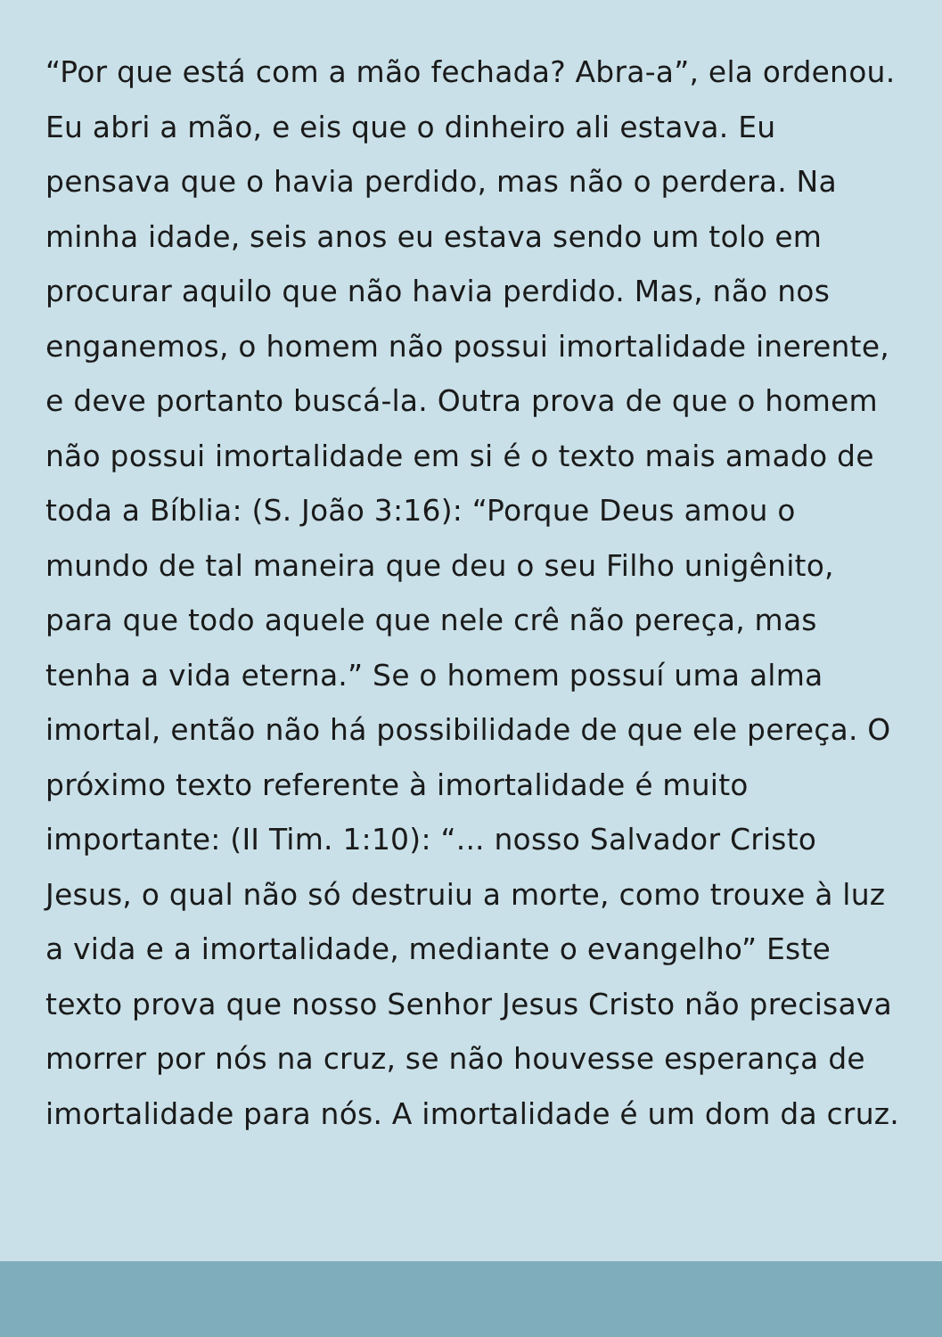“Por que está com a mão fechada? Abra-a”, ela ordenou. Eu abri a mão, e eis que o dinheiro ali estava. Eu pensava que o havia perdido, mas não o perdera. Na minha idade, seis anos eu estava sendo um tolo em procurar aquilo que não havia perdido. Mas, não nos enganemos, o homem não possui imortalidade inerente, e deve portanto buscá-la. Outra prova de que o homem não possui imortalidade em si é o texto mais amado de toda a Bíblia: (S. João 3:16): “Porque Deus amou o mundo de tal maneira que deu o seu Filho unigênito, para que todo aquele que nele crê não pereça, mas tenha a vida eterna.” Se o homem possuí uma alma imortal, então não há possibilidade de que ele pereça. O próximo texto referente à imortalidade é muito importante: (II Tim. 1:10): “... nosso Salvador Cristo Jesus, o qual não só destruiu a morte, como trouxe à luz a vida e a imortalidade, mediante o evangelho” Este texto prova que nosso Senhor Jesus Cristo não precisava morrer por nós na cruz, se não houvesse esperança de imortalidade para nós. A imortalidade é um dom da cruz.